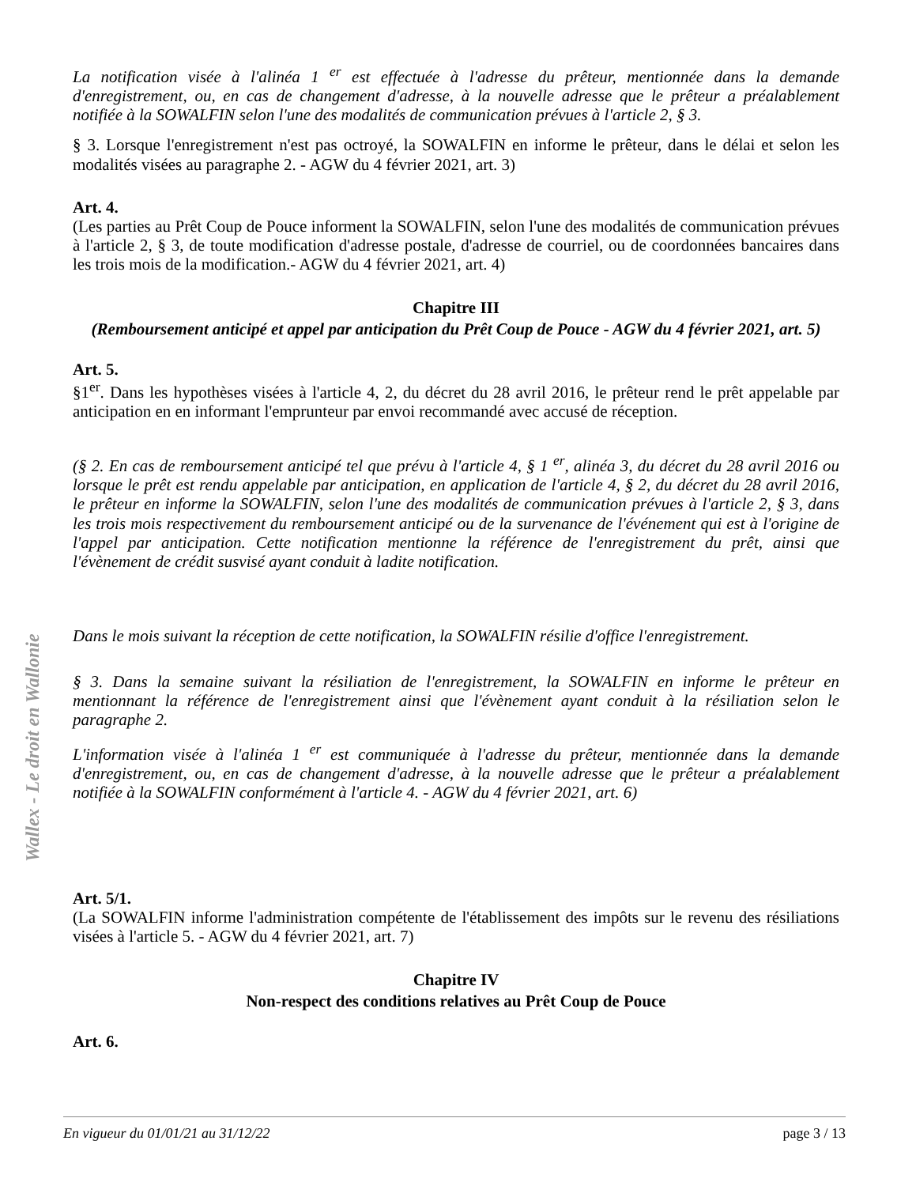Wallex - Le droit en Wallonie
La notification visée à l'alinéa 1 <sup>er</sup> est effectuée à l'adresse du prêteur, mentionnée dans la demande d'enregistrement, ou, en cas de changement d'adresse, à la nouvelle adresse que le prêteur a préalablement notifiée à la SOWALFIN selon l'une des modalités de communication prévues à l'article 2, § 3.
§ 3. Lorsque l'enregistrement n'est pas octroyé, la SOWALFIN en informe le prêteur, dans le délai et selon les modalités visées au paragraphe 2. - AGW du 4 février 2021, art. 3)
Art. 4.
(Les parties au Prêt Coup de Pouce informent la SOWALFIN, selon l'une des modalités de communication prévues à l'article 2, § 3, de toute modification d'adresse postale, d'adresse de courriel, ou de coordonnées bancaires dans les trois mois de la modification.- AGW du 4 février 2021, art. 4)
Chapitre III
(Remboursement anticipé et appel par anticipation du Prêt Coup de Pouce - AGW du 4 février 2021, art. 5)
Art. 5.
§1<sup>er</sup>. Dans les hypothèses visées à l'article 4, 2, du décret du 28 avril 2016, le prêteur rend le prêt appelable par anticipation en en informant l'emprunteur par envoi recommandé avec accusé de réception.
(§ 2. En cas de remboursement anticipé tel que prévu à l'article 4, § 1 <sup>er</sup>, alinéa 3, du décret du 28 avril 2016 ou lorsque le prêt est rendu appelable par anticipation, en application de l'article 4, § 2, du décret du 28 avril 2016, le prêteur en informe la SOWALFIN, selon l'une des modalités de communication prévues à l'article 2, § 3, dans les trois mois respectivement du remboursement anticipé ou de la survenance de l'événement qui est à l'origine de l'appel par anticipation. Cette notification mentionne la référence de l'enregistrement du prêt, ainsi que l'évènement de crédit susvisé ayant conduit à ladite notification.
Dans le mois suivant la réception de cette notification, la SOWALFIN résilie d'office l'enregistrement.
§ 3. Dans la semaine suivant la résiliation de l'enregistrement, la SOWALFIN en informe le prêteur en mentionnant la référence de l'enregistrement ainsi que l'évènement ayant conduit à la résiliation selon le paragraphe 2.
L'information visée à l'alinéa 1 <sup>er</sup> est communiquée à l'adresse du prêteur, mentionnée dans la demande d'enregistrement, ou, en cas de changement d'adresse, à la nouvelle adresse que le prêteur a préalablement notifiée à la SOWALFIN conformément à l'article 4. - AGW du 4 février 2021, art. 6)
Art. 5/1.
(La SOWALFIN informe l'administration compétente de l'établissement des impôts sur le revenu des résiliations visées à l'article 5. - AGW du 4 février 2021, art. 7)
Chapitre IV
Non-respect des conditions relatives au Prêt Coup de Pouce
Art. 6.
En vigueur du 01/01/21 au 31/12/22 page 3 / 13